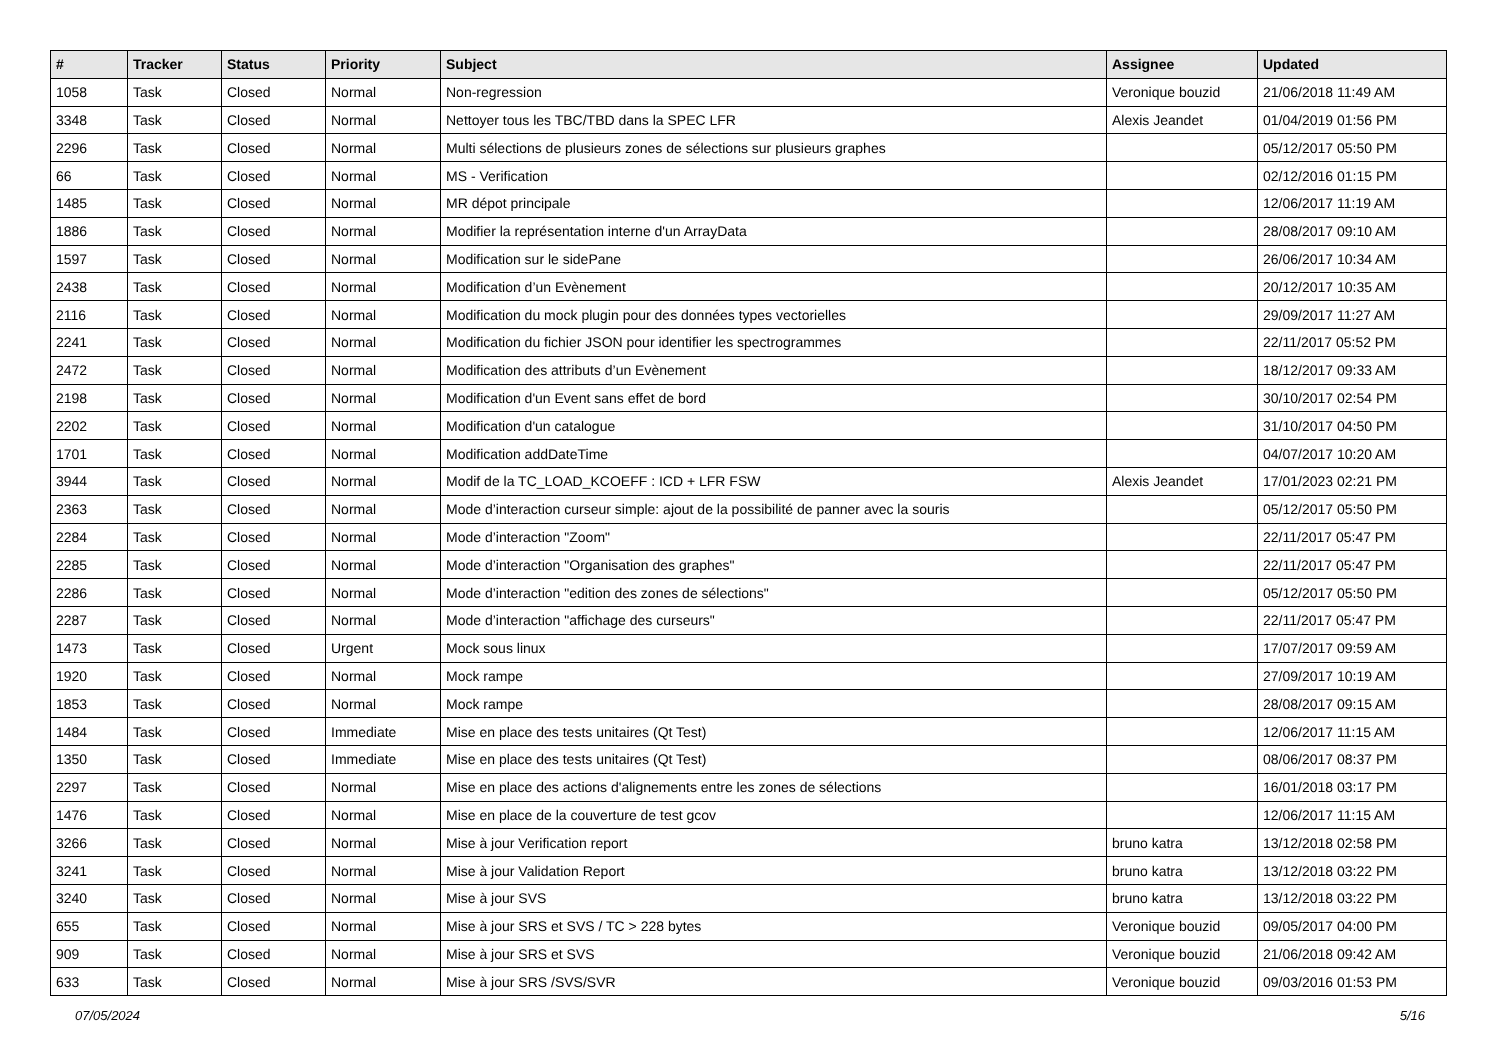| # | Tracker | Status | Priority | Subject | Assignee | Updated |
| --- | --- | --- | --- | --- | --- | --- |
| 1058 | Task | Closed | Normal | Non-regression | Veronique bouzid | 21/06/2018 11:49 AM |
| 3348 | Task | Closed | Normal | Nettoyer tous les TBC/TBD dans la SPEC LFR | Alexis Jeandet | 01/04/2019 01:56 PM |
| 2296 | Task | Closed | Normal | Multi sélections de plusieurs zones de sélections sur plusieurs graphes | | 05/12/2017 05:50 PM |
| 66 | Task | Closed | Normal | MS - Verification | | 02/12/2016 01:15 PM |
| 1485 | Task | Closed | Normal | MR dépot principale | | 12/06/2017 11:19 AM |
| 1886 | Task | Closed | Normal | Modifier la représentation interne d'un ArrayData | | 28/08/2017 09:10 AM |
| 1597 | Task | Closed | Normal | Modification sur le sidePane | | 26/06/2017 10:34 AM |
| 2438 | Task | Closed | Normal | Modification d’un Evènement | | 20/12/2017 10:35 AM |
| 2116 | Task | Closed | Normal | Modification du mock plugin pour des données types vectorielles | | 29/09/2017 11:27 AM |
| 2241 | Task | Closed | Normal | Modification du fichier JSON pour identifier les spectrogrammes | | 22/11/2017 05:52 PM |
| 2472 | Task | Closed | Normal | Modification des attributs d’un Evènement | | 18/12/2017 09:33 AM |
| 2198 | Task | Closed | Normal | Modification d'un Event sans effet de bord | | 30/10/2017 02:54 PM |
| 2202 | Task | Closed | Normal | Modification d'un catalogue | | 31/10/2017 04:50 PM |
| 1701 | Task | Closed | Normal | Modification addDateTime | | 04/07/2017 10:20 AM |
| 3944 | Task | Closed | Normal | Modif de la TC_LOAD_KCOEFF : ICD + LFR FSW | Alexis Jeandet | 17/01/2023 02:21 PM |
| 2363 | Task | Closed | Normal | Mode d’interaction curseur simple: ajout de la possibilité de panner avec la souris | | 05/12/2017 05:50 PM |
| 2284 | Task | Closed | Normal | Mode d’interaction "Zoom" | | 22/11/2017 05:47 PM |
| 2285 | Task | Closed | Normal | Mode d’interaction "Organisation des graphes" | | 22/11/2017 05:47 PM |
| 2286 | Task | Closed | Normal | Mode d’interaction "edition des zones de sélections" | | 05/12/2017 05:50 PM |
| 2287 | Task | Closed | Normal | Mode d’interaction "affichage des curseurs" | | 22/11/2017 05:47 PM |
| 1473 | Task | Closed | Urgent | Mock sous linux | | 17/07/2017 09:59 AM |
| 1920 | Task | Closed | Normal | Mock rampe | | 27/09/2017 10:19 AM |
| 1853 | Task | Closed | Normal | Mock rampe | | 28/08/2017 09:15 AM |
| 1484 | Task | Closed | Immediate | Mise en place des tests unitaires (Qt Test) | | 12/06/2017 11:15 AM |
| 1350 | Task | Closed | Immediate | Mise en place des tests unitaires (Qt Test) | | 08/06/2017 08:37 PM |
| 2297 | Task | Closed | Normal | Mise en place des actions d'alignements entre les zones de sélections | | 16/01/2018 03:17 PM |
| 1476 | Task | Closed | Normal | Mise en place de la couverture de test gcov | | 12/06/2017 11:15 AM |
| 3266 | Task | Closed | Normal | Mise à jour Verification report | bruno katra | 13/12/2018 02:58 PM |
| 3241 | Task | Closed | Normal | Mise à jour Validation Report | bruno katra | 13/12/2018 03:22 PM |
| 3240 | Task | Closed | Normal | Mise à jour SVS | bruno katra | 13/12/2018 03:22 PM |
| 655 | Task | Closed | Normal | Mise à jour SRS et SVS / TC > 228 bytes | Veronique bouzid | 09/05/2017 04:00 PM |
| 909 | Task | Closed | Normal | Mise à jour SRS et SVS | Veronique bouzid | 21/06/2018 09:42 AM |
| 633 | Task | Closed | Normal | Mise à jour SRS /SVS/SVR | Veronique bouzid | 09/03/2016 01:53 PM |
07/05/2024 5/16